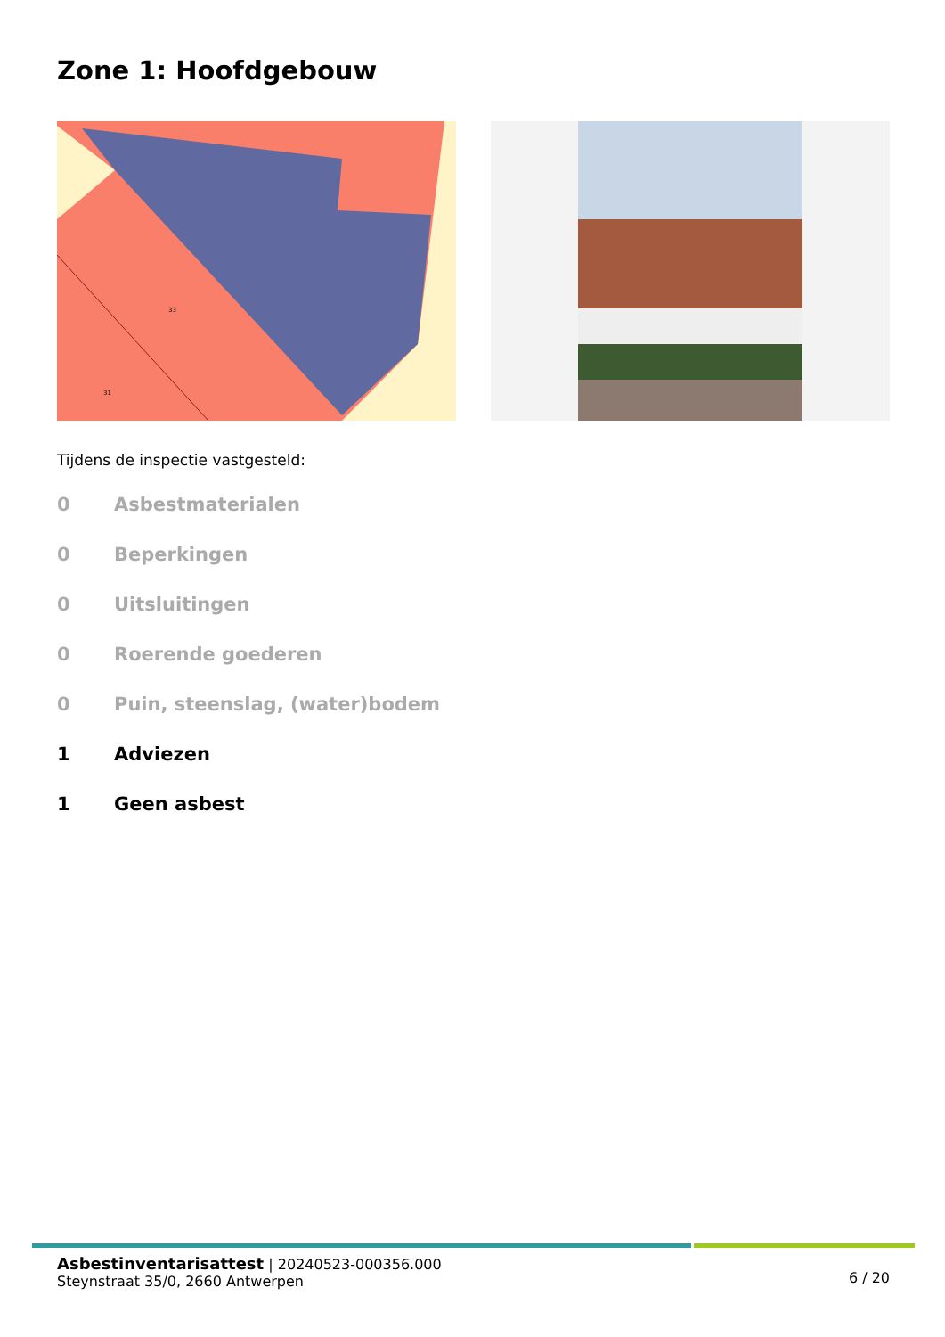Zone 1: Hoofdgebouw
33
31
Tijdens de inspectie vastgesteld:
0 Asbestmaterialen
0 Beperkingen
0 Uitsluitingen
0 Roerende goederen
0 Puin, steenslag, (water)bodem
1 Adviezen
1 Geen asbest
Asbestinventarisattest | 20240523-000356.000
Steynstraat 35/0, 2660 Antwerpen
6 / 20